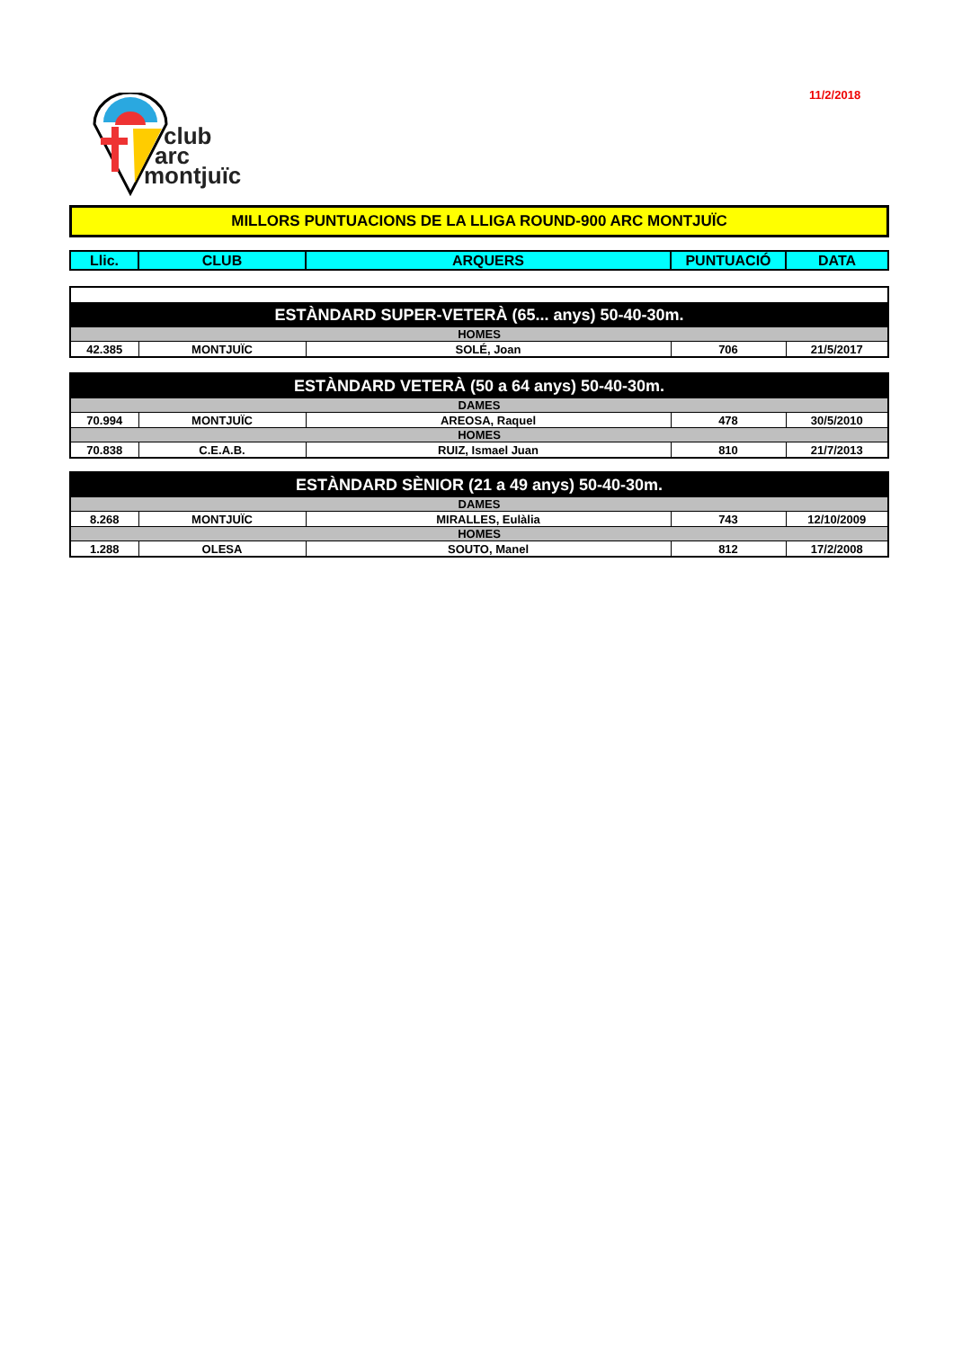11/2/2018
club
arc
montjuïc
MILLORS PUNTUACIONS DE LA LLIGA ROUND-900 ARC MONTJUÏC
| Llic. | CLUB | ARQUERS | PUNTUACIÓ | DATA |
| --- | --- | --- | --- | --- |
| ESTÀNDARD SUPER-VETERÀ (65... anys) 50-40-30m. | | | | |
| HOMES | | | | |
| 42.385 | MONTJUÏC | SOLÉ, Joan | 706 | 21/5/2017 |
| ESTÀNDARD VETERÀ (50 a 64 anys) 50-40-30m. | | | | |
| DAMES | | | | |
| 70.994 | MONTJUÏC | AREOSA, Raquel | 478 | 30/5/2010 |
| HOMES | | | | |
| 70.838 | C.E.A.B. | RUIZ, Ismael Juan | 810 | 21/7/2013 |
| ESTÀNDARD SÈNIOR (21 a 49 anys) 50-40-30m. | | | | |
| DAMES | | | | |
| 8.268 | MONTJUÏC | MIRALLES, Eulàlia | 743 | 12/10/2009 |
| HOMES | | | | |
| 1.288 | OLESA | SOUTO, Manel | 812 | 17/2/2008 |